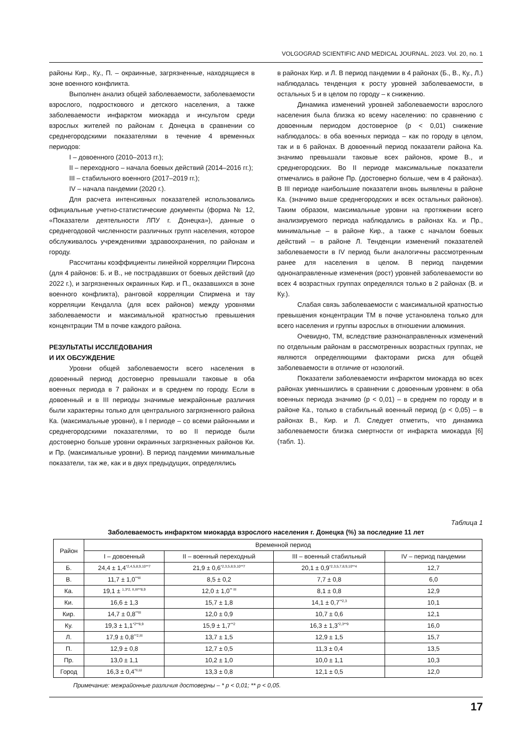VOLGOGRAD SCIENTIFIC AND MEDICAL JOURNAL. 2023. Vol. 20, no. 1
районы Кир., Ку., П. – окраинные, загрязненные, находящиеся в зоне военного конфликта.
Выполнен анализ общей заболеваемости, заболеваемости взрослого, подросткового и детского населения, а также заболеваемости инфарктом миокарда и инсультом среди взрослых жителей по районам г. Донецка в сравнении со среднегородскими показателями в течение 4 временных периодов:
I – довоенного (2010–2013 гг.);
II – переходного – начала боевых действий (2014–2016 гг.);
III – стабильного военного (2017–2019 гг.);
IV – начала пандемии (2020 г.).
Для расчета интенсивных показателей использовались официальные учетно-статистические документы (форма № 12, «Показатели деятельности ЛПУ г. Донецка»), данные о среднегодовой численности различных групп населения, которое обслуживалось учреждениями здравоохранения, по районам и городу.
Рассчитаны коэффициенты линейной корреляции Пирсона (для 4 районов: Б. и В., не пострадавших от боевых действий (до 2022 г.), и загрязненных окраинных Кир. и П., оказавшихся в зоне военного конфликта), ранговой корреляции Спирмена и тау корреляции Кендалла (для всех районов) между уровнями заболеваемости и максимальной кратностью превышения концентрации ТМ в почве каждого района.
РЕЗУЛЬТАТЫ ИССЛЕДОВАНИЯ
И ИХ ОБСУЖДЕНИЕ
Уровни общей заболеваемости всего населения в довоенный период достоверно превышали таковые в оба военных периода в 7 районах и в среднем по городу. Если в довоенный и в III периоды значимые межрайонные различия были характерны только для центрального загрязненного района Ка. (максимальные уровни), в I периоде – со всеми районными и среднегородскими показателями, то во II периоде были достоверно больше уровни окраинных загрязненных районов Ки. и Пр. (максимальные уровни). В период пандемии минимальные показатели, так же, как и в двух предыдущих, определялись
в районах Кир. и Л. В период пандемии в 4 районах (Б., В., Ку., Л.) наблюдалась тенденция к росту уровней заболеваемости, в остальных 5 и в целом по городу – к снижению.
Динамика изменений уровней заболеваемости взрослого населения была близка ко всему населению: по сравнению с довоенным периодом достоверное (p < 0,01) снижение наблюдалось: в оба военных периода – как по городу в целом, так и в 6 районах. В довоенный период показатели района Ка. значимо превышали таковые всех районов, кроме В., и среднегородских. Во II периоде максимальные показатели отмечались в районе Пр. (достоверно больше, чем в 4 районах). В III периоде наибольшие показатели вновь выявлены в районе Ка. (значимо выше среднегородских и всех остальных районов). Таким образом, максимальные уровни на протяжении всего анализируемого периода наблюдались в районах Ка. и Пр., минимальные – в районе Кир., а также с началом боевых действий – в районе Л. Тенденции изменений показателей заболеваемости в IV период были аналогичны рассмотренным ранее для населения в целом. В период пандемии однонаправленные изменения (рост) уровней заболеваемости во всех 4 возрастных группах определялся только в 2 районах (В. и Ку.).
Слабая связь заболеваемости с максимальной кратностью превышения концентрации ТМ в почве установлена только для всего населения и группы взрослых в отношении алюминия.
Очевидно, ТМ, вследствие разнонаправленных изменений по отдельным районам в рассмотренных возрастных группах, не являются определяющими факторами риска для общей заболеваемости в отличие от нозологий.
Показатели заболеваемости инфарктом миокарда во всех районах уменьшились в сравнении с довоенным уровнем: в оба военных периода значимо (p < 0,01) – в среднем по городу и в районе Ка., только в стабильный военный период (p < 0,05) – в районах В., Кир. и Л. Следует отметить, что динамика заболеваемости близка смертности от инфаркта миокарда [6] (табл. 1).
Таблица 1
Заболеваемость инфарктом миокарда взрослого населения г. Донецка (%) за последние 11 лет
| Район | Временной период | | | |
| --- | --- | --- | --- | --- |
| | I – довоенный | II – военный переходный | III – военный стабильный | IV – период пандемии |
| Б. | 24,4 ± 1,4<sup>*2,4,5,8,9,10**7</sup> | 21,9 ± 0,6<sup>*2,3,5,8,9,10**7</sup> | 20,1 ± 0,9<sup>*2,3,5,7,8,9,10**4</sup> | 12,7 |
| В. | 11,7 ± 1,0<sup>**III</sup> | 8,5 ± 0,2 | 7,7 ± 0,8 | 6,0 |
| Ка. | 19,1 ± <sup>1,3*2, II,III**8,9</sup> | 12,0 ± 1,0<sup>** III</sup> | 8,1 ± 0,8 | 12,9 |
| Ки. | 16,6 ± 1,3 | 15,7 ± 1,8 | 14,1 ± 0,7<sup>**2,3</sup> | 10,1 |
| Кир. | 14,7 ± 0,8<sup>**III</sup> | 12,0 ± 0,9 | 10,7 ± 0,6 | 12,1 |
| Ку. | 19,3 ± 1,1<sup>*2**8,9</sup> | 15,9 ± 1,7<sup>**2</sup> | 16,3 ± 1,3<sup>*2,3**9</sup> | 16,0 |
| Л. | 17,9 ± 0,8<sup>**2,III</sup> | 13,7 ± 1,5 | 12,9 ± 1,5 | 15,7 |
| П. | 12,9 ± 0,8 | 12,7 ± 0,5 | 11,3 ± 0,4 | 13,5 |
| Пр. | 13,0 ± 1,1 | 10,2 ± 1,0 | 10,0 ± 1,1 | 10,3 |
| Город | 16,3 ± 0,4<sup>*II,Ш</sup> | 13,3 ± 0,8 | 12,1 ± 0,5 | 12,0 |
Примечание: межрайонные различия достоверны – * p < 0,01; ** p < 0,05.
17